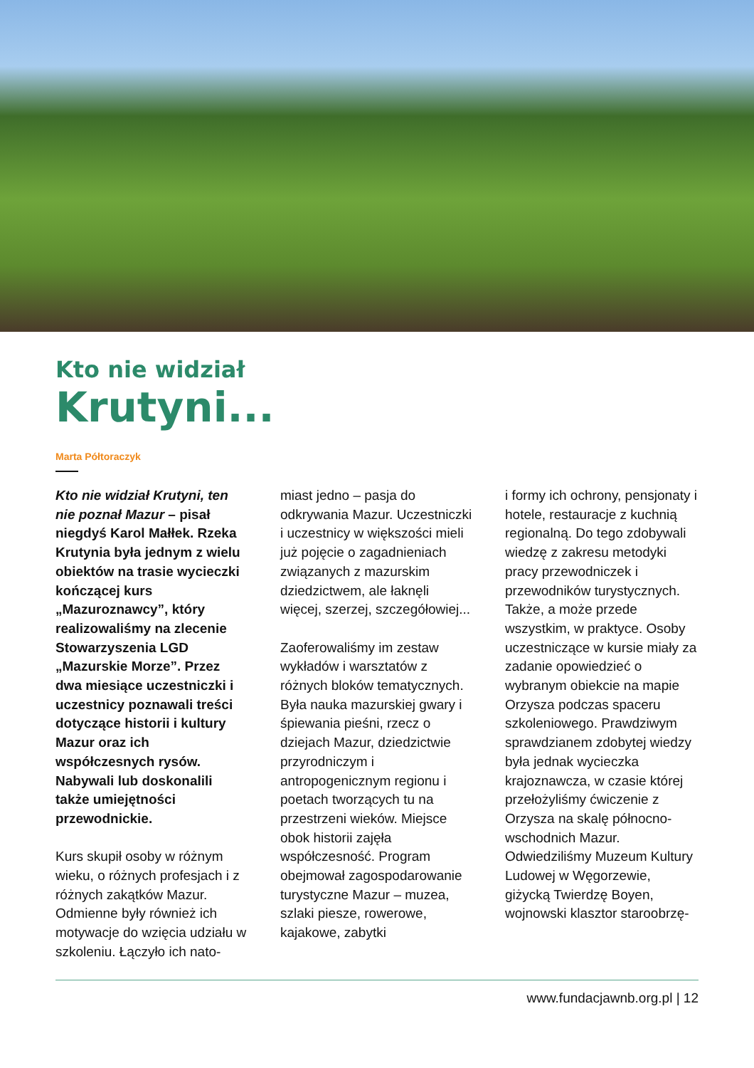Kto nie widział
Krutyni...
Marta Półtoraczyk
Kto nie widział Krutyni, ten nie poznał Mazur – pisał niegdyś Karol Małłek. Rzeka Krutynia była jednym z wielu obiektów na trasie wycieczki kończącej kurs „Mazuroznawcy”, który realizowaliśmy na zlecenie Stowarzyszenia LGD „Mazurskie Morze”. Przez dwa miesiące uczestniczki i uczestnicy poznawali treści dotyczące historii i kultury Mazur oraz ich współczesnych rysów. Nabywali lub doskonalili także umiejętności przewodnickie.
Kurs skupił osoby w różnym wieku, o różnych profesjach i z różnych zakątków Mazur. Odmienne były również ich motywacje do wzięcia udziału w szkoleniu. Łączyło ich nato-
miast jedno – pasja do odkrywania Mazur. Uczestniczki i uczestnicy w większości mieli już pojęcie o zagadnieniach związanych z mazurskim dziedzictwem, ale łaknęli więcej, szerzej, szczegółowiej...
Zaoferowaliśmy im zestaw wykładów i warsztatów z różnych bloków tematycznych. Była nauka mazurskiej gwary i śpiewania pieśni, rzecz o dziejach Mazur, dziedzictwie przyrodniczym i antropogenicznym regionu i poetach tworzących tu na przestrzeni wieków. Miejsce obok historii zajęła współczesność. Program obejmował zagospodarowanie turystyczne Mazur – muzea, szlaki piesze, rowerowe, kajakowe, zabytki
i formy ich ochrony, pensjonaty i hotele, restauracje z kuchnią regionalną. Do tego zdobywali wiedzę z zakresu metodyki pracy przewodniczek i przewodników turystycznych. Także, a może przede wszystkim, w praktyce. Osoby uczestniczące w kursie miały za zadanie opowiedzieć o wybranym obiekcie na mapie Orzysza podczas spaceru szkoleniowego. Prawdziwym sprawdzianem zdobytej wiedzy była jednak wycieczka krajoznawcza, w czasie której przełożyliśmy ćwiczenie z Orzysza na skalę północno-wschodnich Mazur. Odwiedziliśmy Muzeum Kultury Ludowej w Węgorzewie, giżycką Twierdzę Boyen, wojnowski klasztor staroobrzę-
www.fundacjawnb.org.pl | 12